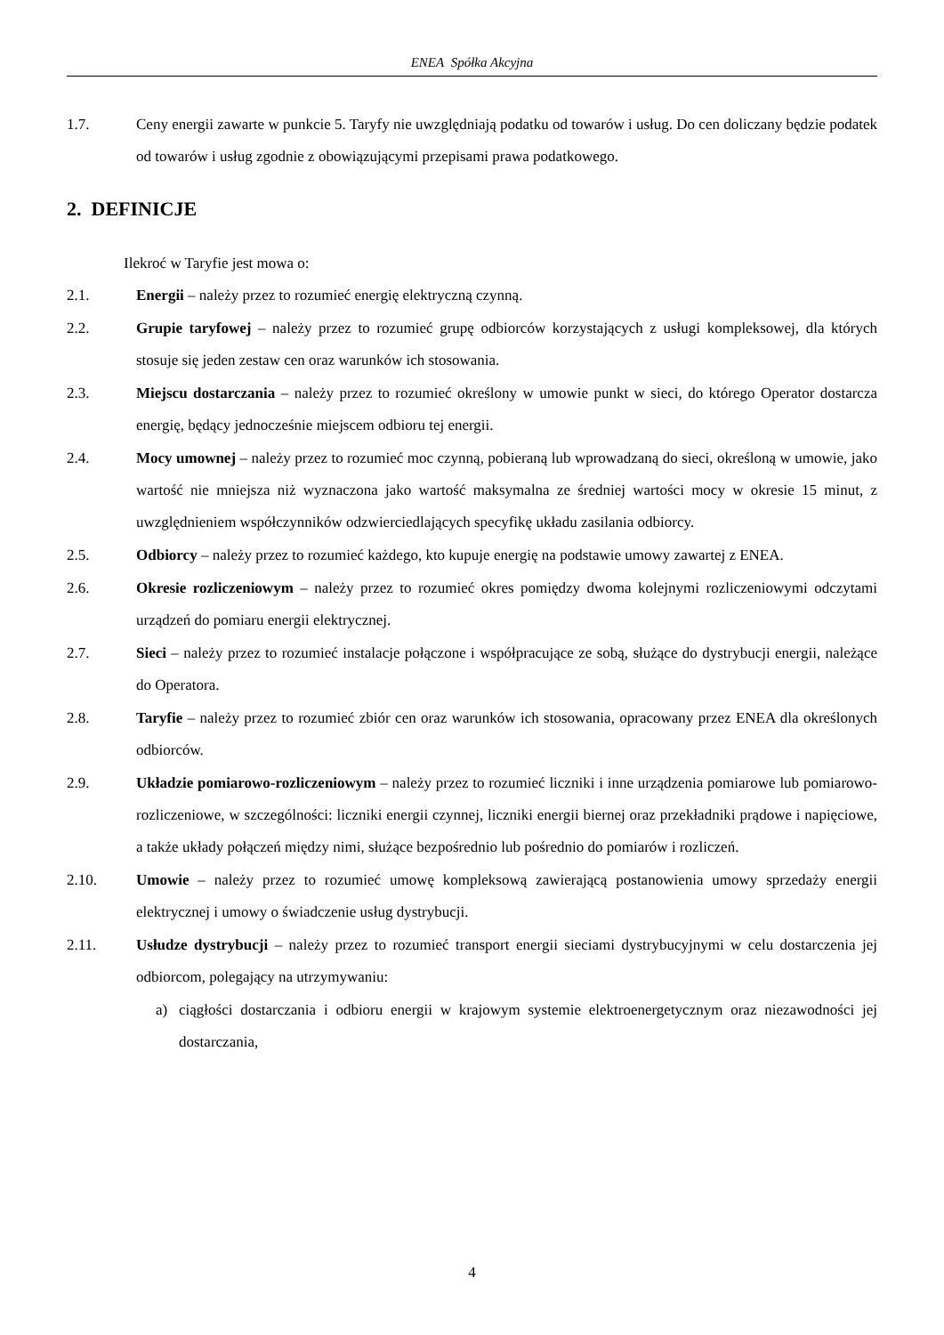ENEA Spółka Akcyjna
1.7. Ceny energii zawarte w punkcie 5. Taryfy nie uwzględniają podatku od towarów i usług. Do cen doliczany będzie podatek od towarów i usług zgodnie z obowiązującymi przepisami prawa podatkowego.
2. DEFINICJE
Ilekroć w Taryfie jest mowa o:
2.1. Energii – należy przez to rozumieć energię elektryczną czynną.
2.2. Grupie taryfowej – należy przez to rozumieć grupę odbiorców korzystających z usługi kompleksowej, dla których stosuje się jeden zestaw cen oraz warunków ich stosowania.
2.3. Miejscu dostarczania – należy przez to rozumieć określony w umowie punkt w sieci, do którego Operator dostarcza energię, będący jednocześnie miejscem odbioru tej energii.
2.4. Mocy umownej – należy przez to rozumieć moc czynną, pobieraną lub wprowadzaną do sieci, określoną w umowie, jako wartość nie mniejsza niż wyznaczona jako wartość maksymalna ze średniej wartości mocy w okresie 15 minut, z uwzględnieniem współczynników odzwierciedlających specyfikę układu zasilania odbiorcy.
2.5. Odbiorcy – należy przez to rozumieć każdego, kto kupuje energię na podstawie umowy zawartej z ENEA.
2.6. Okresie rozliczeniowym – należy przez to rozumieć okres pomiędzy dwoma kolejnymi rozliczeniowymi odczytami urządzeń do pomiaru energii elektrycznej.
2.7. Sieci – należy przez to rozumieć instalacje połączone i współpracujące ze sobą, służące do dystrybucji energii, należące do Operatora.
2.8. Taryfie – należy przez to rozumieć zbiór cen oraz warunków ich stosowania, opracowany przez ENEA dla określonych odbiorców.
2.9. Układzie pomiarowo-rozliczeniowym – należy przez to rozumieć liczniki i inne urządzenia pomiarowe lub pomiarowo-rozliczeniowe, w szczególności: liczniki energii czynnej, liczniki energii biernej oraz przekładniki prądowe i napięciowe, a także układy połączeń między nimi, służące bezpośrednio lub pośrednio do pomiarów i rozliczeń.
2.10. Umowie – należy przez to rozumieć umowę kompleksową zawierającą postanowienia umowy sprzedaży energii elektrycznej i umowy o świadczenie usług dystrybucji.
2.11. Usłudze dystrybucji – należy przez to rozumieć transport energii sieciami dystrybucyjnymi w celu dostarczenia jej odbiorcom, polegający na utrzymywaniu:
a) ciągłości dostarczania i odbioru energii w krajowym systemie elektroenergetycznym oraz niezawodności jej dostarczania,
4